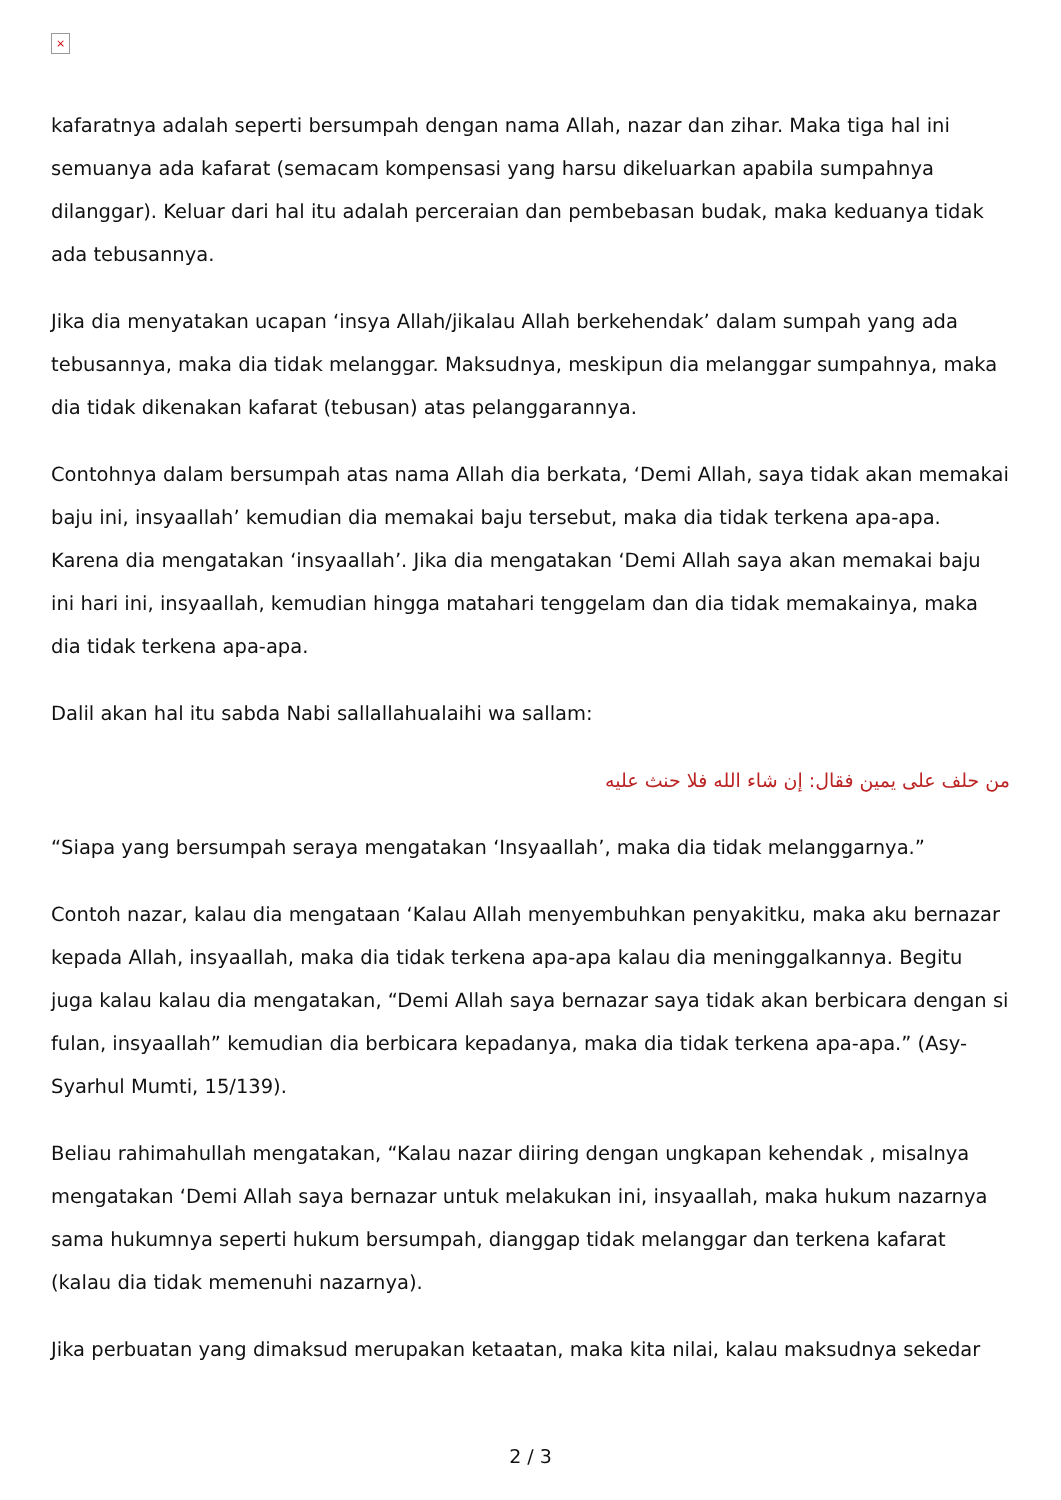×
kafaratnya adalah seperti bersumpah dengan nama Allah, nazar dan zihar. Maka tiga hal ini semuanya ada kafarat (semacam kompensasi yang harsu dikeluarkan apabila sumpahnya dilanggar). Keluar dari hal itu adalah perceraian dan pembebasan budak, maka keduanya tidak ada tebusannya.
Jika dia menyatakan ucapan ‘insya Allah/jikalau Allah berkehendak’ dalam sumpah yang ada tebusannya, maka dia tidak melanggar. Maksudnya, meskipun dia melanggar sumpahnya, maka dia tidak dikenakan kafarat (tebusan) atas pelanggarannya.
Contohnya dalam bersumpah atas nama Allah dia berkata, ‘Demi Allah, saya tidak akan memakai baju ini, insyaallah’ kemudian dia memakai baju tersebut, maka dia tidak terkena apa-apa. Karena dia mengatakan ‘insyaallah’. Jika dia mengatakan ‘Demi Allah saya akan memakai baju ini hari ini, insyaallah, kemudian hingga matahari tenggelam dan dia tidak memakainya, maka dia tidak terkena apa-apa.
Dalil akan hal itu sabda Nabi sallallahualaihi wa sallam:
من حلف على يمين فقال: إن شاء الله فلا حنث عليه
“Siapa yang bersumpah seraya mengatakan ‘Insyaallah’, maka dia tidak melanggarnya.”
Contoh nazar, kalau dia mengataan ‘Kalau Allah menyembuhkan penyakitku, maka aku bernazar kepada Allah, insyaallah, maka dia tidak terkena apa-apa kalau dia meninggalkannya. Begitu juga kalau kalau dia mengatakan, “Demi Allah saya bernazar saya tidak akan berbicara dengan si fulan, insyaallah” kemudian dia berbicara kepadanya, maka dia tidak terkena apa-apa.” (Asy-Syarhul Mumti, 15/139).
Beliau rahimahullah mengatakan, “Kalau nazar diiring dengan ungkapan kehendak , misalnya mengatakan ‘Demi Allah saya bernazar untuk melakukan ini, insyaallah, maka hukum nazarnya sama hukumnya seperti hukum bersumpah, dianggap tidak melanggar dan terkena kafarat (kalau dia tidak memenuhi nazarnya).
Jika perbuatan yang dimaksud merupakan ketaatan, maka kita nilai, kalau maksudnya sekedar
2 / 3